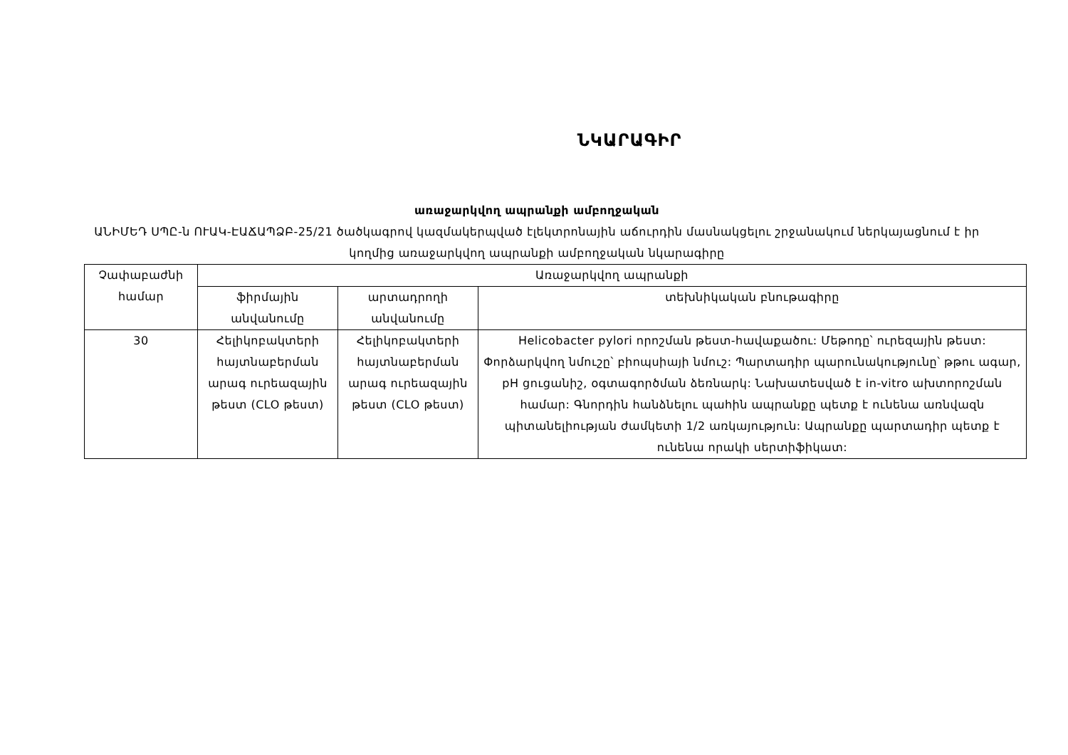ՆԿԱՐԱԳԻՐ
առաջարկվող ապրանքի ամբողջական
ԱՆԻՄԵԴ ՍՊԸ-ն ՈՒԱԿ-ԷԱՃԱՊՁԲ-25/21 ծածկագրով կազմակերպված էլեկտրոնային աճուրդին մասնակցելու շրջանակում ներկայացնում է իր կողմից առաջարկվող ապրանքի ամբողջական նկարագիրը
| Չափաբաժնի համար | Առաջարկվող ապրանքի | | |
| --- | --- | --- | --- |
| | ֆիրմային անվանումը | արտադրողի անվանումը | տեխնիկական բնութագիրը |
| 30 | Հելիկոբակտերի հայտնաբերման արագ ուրեազային թեստ (CLO թեստ) | Հելիկոբակտերի հայտնաբերման արագ ուրեազային թեստ (CLO թեստ) | Helicobacter pylori որոշման թեստ-հավաքածու: Մեթոդը՝ ուրեզային թեստ: Փորձարկվող նմուշը՝ բիոպսիայի նմուշ: Պարտադիր պարունակությունը՝ թթու ագար, pH ցուցանիշ, օգտագործման ձեռնարկ: Նախատեսված է in-vitro ախտորոշման համար: Գնորդին հանձնելու պահին ապրանքը պետք է ունենա առնվազն պիտանելիության ժամկետի 1/2 առկայություն: Ապրանքը պարտադիր պետք է ունենա որակի սերտիֆիկատ: |